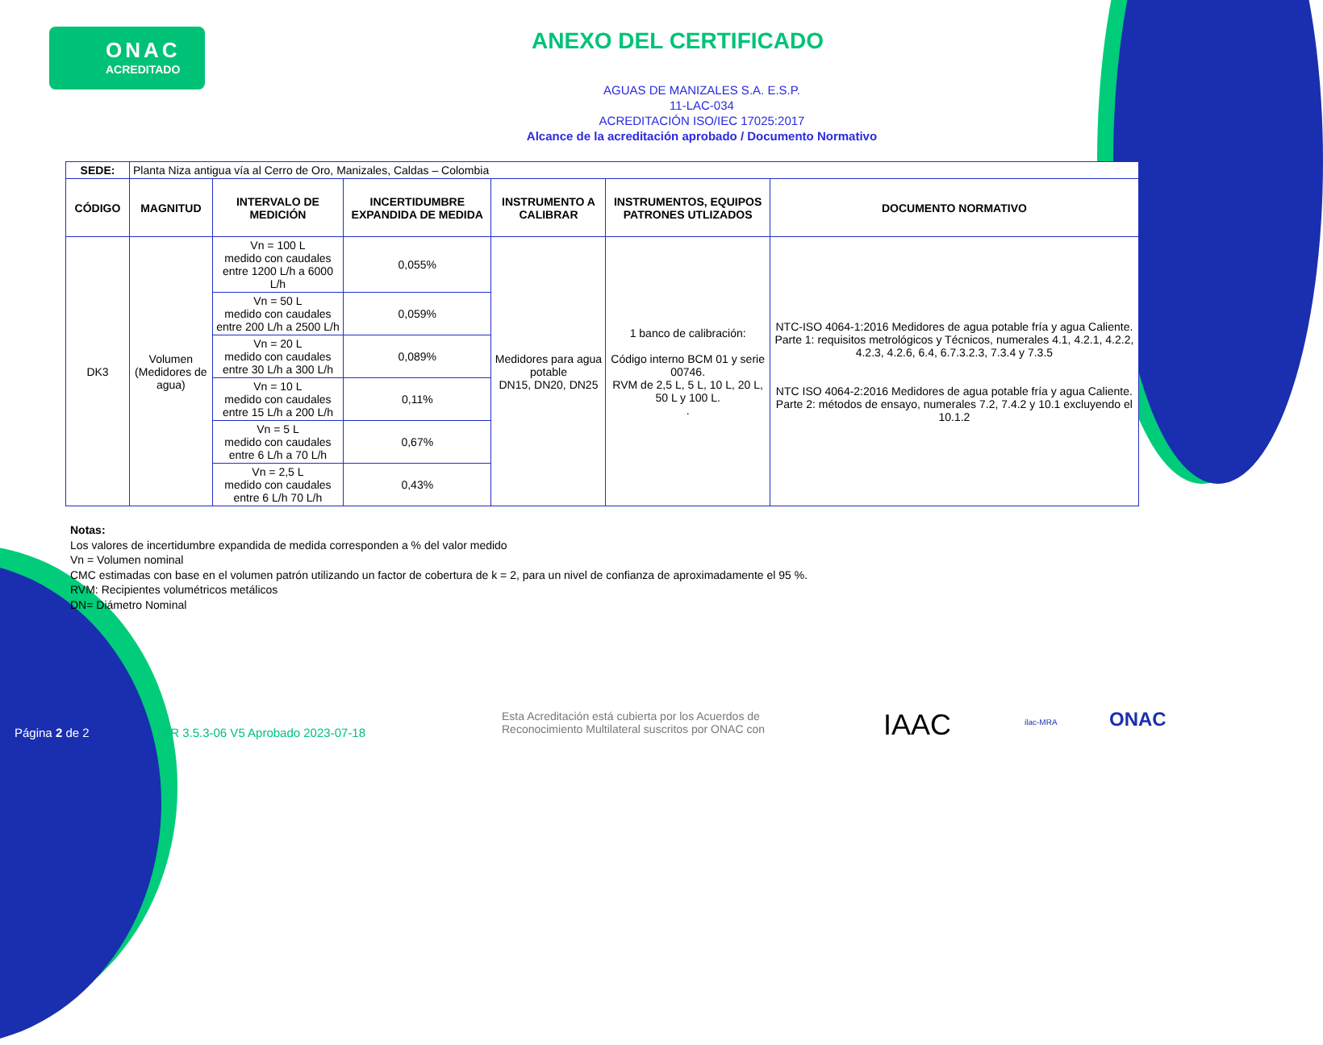ONAC
ACREDITADO
ANEXO DEL CERTIFICADO
AGUAS DE MANIZALES S.A. E.S.P.
11-LAC-034
ACREDITACIÓN ISO/IEC 17025:2017
Alcance de la acreditación aprobado / Documento Normativo
| SEDE: | Planta Niza antigua vía al Cerro de Oro, Manizales, Caldas – Colombia | | | | | |
| CÓDIGO | MAGNITUD | INTERVALO DE MEDICIÓN | INCERTIDUMBRE EXPANDIDA DE MEDIDA | INSTRUMENTO A CALIBRAR | INSTRUMENTOS, EQUIPOS PATRONES UTLIZADOS | DOCUMENTO NORMATIVO |
| DK3 | Volumen (Medidores de agua) | Vn = 100 L medido con caudales entre 1200 L/h a 6000 L/h | 0,055% | Medidores para agua potable DN15, DN20, DN25 | 1 banco de calibración: Código interno BCM 01 y serie 00746. RVM de 2,5 L, 5 L, 10 L, 20 L, 50 L y 100 L. . | NTC-ISO 4064-1:2016 Medidores de agua potable fría y agua Caliente. Parte 1: requisitos metrológicos y Técnicos, numerales 4.1, 4.2.1, 4.2.2, 4.2.3, 4.2.6, 6.4, 6.7.3.2.3, 7.3.4 y 7.3.5 NTC ISO 4064-2:2016 Medidores de agua potable fría y agua Caliente. Parte 2: métodos de ensayo, numerales 7.2, 7.4.2 y 10.1 excluyendo el 10.1.2 |
| | | Vn = 50 L medido con caudales entre 200 L/h a 2500 L/h | 0,059% | | | |
| | | Vn = 20 L medido con caudales entre 30 L/h a 300 L/h | 0,089% | | | |
| | | Vn = 10 L medido con caudales entre 15 L/h a 200 L/h | 0,11% | | | |
| | | Vn = 5 L medido con caudales entre 6 L/h a 70 L/h | 0,67% | | | |
| | | Vn = 2,5 L medido con caudales entre 6 L/h 70 L/h | 0,43% | | | |
Notas:
Los valores de incertidumbre expandida de medida corresponden a % del valor medido
Vn = Volumen nominal
CMC estimadas con base en el volumen patrón utilizando un factor de cobertura de k = 2, para un nivel de confianza de aproximadamente el 95 %.
RVM: Recipientes volumétricos metálicos
DN= Diámetro Nominal
Página 2 de 2 FR 3.5.3-06 V5 Aprobado 2023-07-18
Esta Acreditación está cubierta por los Acuerdos de
Reconocimiento Multilateral suscritos por ONAC con IAAC ilac-MRA ONAC